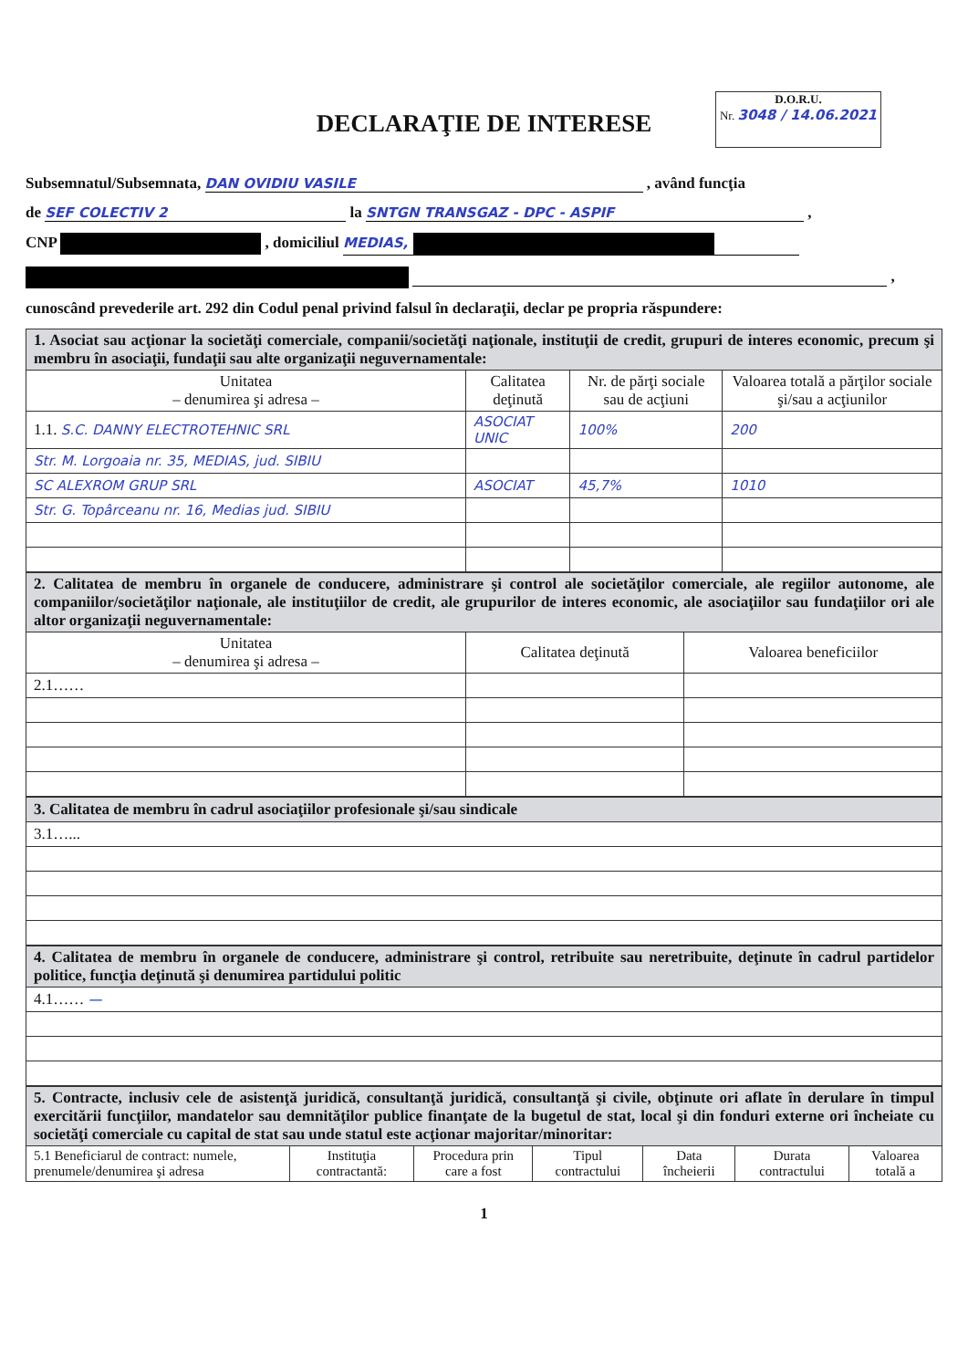DECLARAŢIE DE INTERESE
D.O.R.U.
Nr. 3048 / 14.06.2021
Subsemnatul/Subsemnata, DAN OVIDIU VASILE , având funcţia
de SEF COLECTIV 2 la SNTGN TRANSGAZ - DPC - ASPIF ,
CNP , domiciliul MEDIAS,
,
cunoscând prevederile art. 292 din Codul penal privind falsul în declaraţii, declar pe propria răspundere:
| 1. Asociat sau acţionar la societăţi comerciale, companii/societăţi naţionale, instituţii de credit, grupuri de interes economic, precum şi membru în asociaţii, fundaţii sau alte organizaţii neguvernamentale: | | | |
| Unitatea – denumirea şi adresa – | Calitatea deţinută | Nr. de părţi sociale sau de acţiuni | Valoarea totală a părţilor sociale şi/sau a acţiunilor |
| 1.1. S.C. DANNY ELECTROTEHNIC SRL | ASOCIAT UNIC | 100% | 200 |
| Str. M. Lorgoaia nr. 35, MEDIAS, jud. SIBIU | | | |
| SC ALEXROM GRUP SRL | ASOCIAT | 45,7% | 1010 |
| Str. G. Topârceanu nr. 16, Medias jud. SIBIU | | | |
| 2. Calitatea de membru în organele de conducere, administrare şi control ale societăţilor comerciale, ale regiilor autonome, ale companiilor/societăţilor naţionale, ale instituţiilor de credit, ale grupurilor de interes economic, ale asociaţiilor sau fundaţiilor ori ale altor organizaţii neguvernamentale: | | |
| Unitatea – denumirea şi adresa – | Calitatea deţinută | Valoarea beneficiilor |
| 2.1…… | | |
| 3. Calitatea de membru în cadrul asociaţiilor profesionale şi/sau sindicale |
| 3.1…... |
| 4. Calitatea de membru în organele de conducere, administrare şi control, retribuite sau neretribuite, deţinute în cadrul partidelor politice, funcţia deţinută şi denumirea partidului politic |
| 4.1…… — |
| 5. Contracte, inclusiv cele de asistenţă juridică, consultanţă juridică, consultanţă şi civile, obţinute ori aflate în derulare în timpul exercitării funcţiilor, mandatelor sau demnităţilor publice finanţate de la bugetul de stat, local şi din fonduri externe ori încheiate cu societăţi comerciale cu capital de stat sau unde statul este acţionar majoritar/minoritar: | | | | | | |
| 5.1 Beneficiarul de contract: numele, prenumele/denumirea şi adresa | Instituţia contractantă: | Procedura prin care a fost | Tipul contractului | Data încheierii | Durata contractului | Valoarea totală a |
1